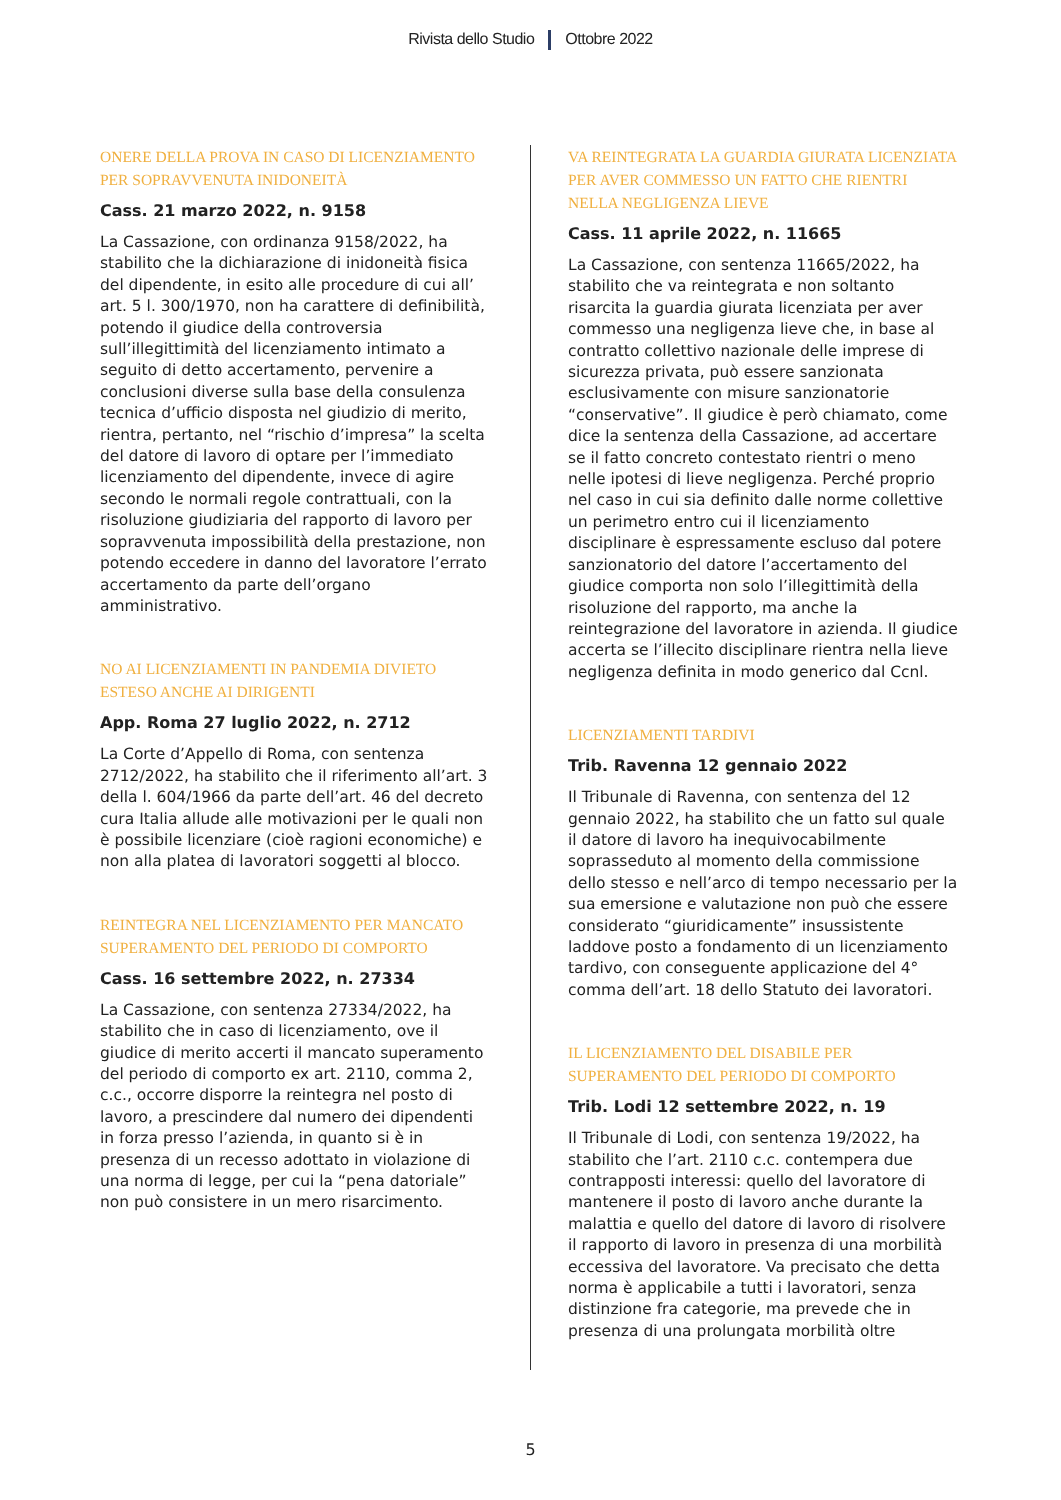Rivista dello Studio Ottobre 2022
ONERE DELLA PROVA IN CASO DI LICENZIAMENTO PER SOPRAVVENUTA INIDONEITÀ
Cass. 21 marzo 2022, n. 9158
La Cassazione, con ordinanza 9158/2022, ha stabilito che la dichiarazione di inidoneità fisica del dipendente, in esito alle procedure di cui all’ art. 5 l. 300/1970, non ha carattere di definibilità, potendo il giudice della controversia sull’illegittimità del licenziamento intimato a seguito di detto accertamento, pervenire a conclusioni diverse sulla base della consulenza tecnica d’ufficio disposta nel giudizio di merito, rientra, pertanto, nel “rischio d’impresa” la scelta del datore di lavoro di optare per l’immediato licenziamento del dipendente, invece di agire secondo le normali regole contrattuali, con la risoluzione giudiziaria del rapporto di lavoro per sopravvenuta impossibilità della prestazione, non potendo eccedere in danno del lavoratore l’errato accertamento da parte dell’organo amministrativo.
NO AI LICENZIAMENTI IN PANDEMIA DIVIETO ESTESO ANCHE AI DIRIGENTI
App. Roma 27 luglio 2022, n. 2712
La Corte d’Appello di Roma, con sentenza 2712/2022, ha stabilito che il riferimento all’art. 3 della l. 604/1966 da parte dell’art. 46 del decreto cura Italia allude alle motivazioni per le quali non è possibile licenziare (cioè ragioni economiche) e non alla platea di lavoratori soggetti al blocco.
REINTEGRA NEL LICENZIAMENTO PER MANCATO SUPERAMENTO DEL PERIODO DI COMPORTO
Cass. 16 settembre 2022, n. 27334
La Cassazione, con sentenza 27334/2022, ha stabilito che in caso di licenziamento, ove il giudice di merito accerti il mancato superamento del periodo di comporto ex art. 2110, comma 2, c.c., occorre disporre la reintegra nel posto di lavoro, a prescindere dal numero dei dipendenti in forza presso l’azienda, in quanto si è in presenza di un recesso adottato in violazione di una norma di legge, per cui la “pena datoriale” non può consistere in un mero risarcimento.
VA REINTEGRATA LA GUARDIA GIURATA LICENZIATA PER AVER COMMESSO UN FATTO CHE RIENTRI NELLA NEGLIGENZA LIEVE
Cass. 11 aprile 2022, n. 11665
La Cassazione, con sentenza 11665/2022, ha stabilito che va reintegrata e non soltanto risarcita la guardia giurata licenziata per aver commesso una negligenza lieve che, in base al contratto collettivo nazionale delle imprese di sicurezza privata, può essere sanzionata esclusivamente con misure sanzionatorie “conservative”. Il giudice è però chiamato, come dice la sentenza della Cassazione, ad accertare se il fatto concreto contestato rientri o meno nelle ipotesi di lieve negligenza. Perché proprio nel caso in cui sia definito dalle norme collettive un perimetro entro cui il licenziamento disciplinare è espressamente escluso dal potere sanzionatorio del datore l’accertamento del giudice comporta non solo l’illegittimità della risoluzione del rapporto, ma anche la reintegrazione del lavoratore in azienda. Il giudice accerta se l’illecito disciplinare rientra nella lieve negligenza definita in modo generico dal Ccnl.
LICENZIAMENTI TARDIVI
Trib. Ravenna 12 gennaio 2022
Il Tribunale di Ravenna, con sentenza del 12 gennaio 2022, ha stabilito che un fatto sul quale il datore di lavoro ha inequivocabilmente soprasseduto al momento della commissione dello stesso e nell’arco di tempo necessario per la sua emersione e valutazione non può che essere considerato “giuridicamente” insussistente laddove posto a fondamento di un licenziamento tardivo, con conseguente applicazione del 4° comma dell’art. 18 dello Statuto dei lavoratori.
IL LICENZIAMENTO DEL DISABILE PER SUPERAMENTO DEL PERIODO DI COMPORTO
Trib. Lodi 12 settembre 2022, n. 19
Il Tribunale di Lodi, con sentenza 19/2022, ha stabilito che l’art. 2110 c.c. contempera due contrapposti interessi: quello del lavoratore di mantenere il posto di lavoro anche durante la malattia e quello del datore di lavoro di risolvere il rapporto di lavoro in presenza di una morbilità eccessiva del lavoratore. Va precisato che detta norma è applicabile a tutti i lavoratori, senza distinzione fra categorie, ma prevede che in presenza di una prolungata morbilità oltre
5